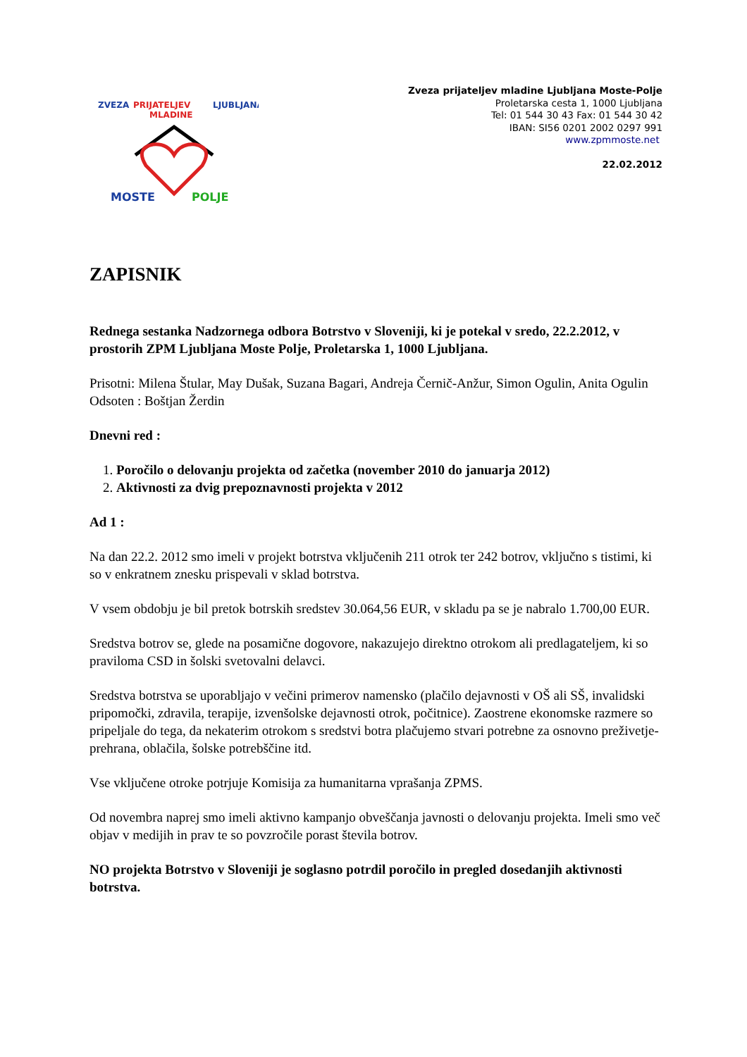ZVEZA
PRIJATELJEV
MLADINE
LJUBLJANA
MOSTE
POLJE
Zveza prijateljev mladine Ljubljana Moste-Polje
Proletarska cesta 1, 1000 Ljubljana
Tel: 01 544 30 43 Fax: 01 544 30 42
IBAN: SI56 0201 2002 0297 991
www.zpmmoste.net
22.02.2012
ZAPISNIK
Rednega sestanka Nadzornega odbora Botrstvo v Sloveniji, ki je potekal v sredo, 22.2.2012, v prostorih ZPM Ljubljana Moste Polje, Proletarska 1, 1000 Ljubljana.
Prisotni: Milena Štular, May Dušak, Suzana Bagari, Andreja Černič-Anžur, Simon Ogulin, Anita Ogulin
Odsoten : Boštjan Žerdin
Dnevni red :
1. Poročilo o delovanju projekta od začetka (november 2010 do januarja 2012)
2. Aktivnosti za dvig prepoznavnosti projekta v 2012
Ad 1 :
Na dan 22.2. 2012 smo imeli v projekt botrstva vključenih 211 otrok ter 242 botrov, vključno s tistimi, ki so v enkratnem znesku prispevali v sklad botrstva.
V vsem obdobju je bil pretok botrskih sredstev 30.064,56 EUR, v skladu pa se je nabralo 1.700,00 EUR.
Sredstva botrov se, glede na posamične dogovore, nakazujejo direktno otrokom ali predlagateljem, ki so praviloma CSD in šolski svetovalni delavci.
Sredstva botrstva se uporabljajo v večini primerov namensko (plačilo dejavnosti v OŠ ali SŠ, invalidski pripomočki, zdravila, terapije, izvenšolske dejavnosti otrok, počitnice). Zaostrene ekonomske razmere so pripeljale do tega, da nekaterim otrokom s sredstvi botra plačujemo stvari potrebne za osnovno preživetje-prehrana, oblačila, šolske potrebščine itd.
Vse vključene otroke potrjuje Komisija za humanitarna vprašanja ZPMS.
Od novembra naprej smo imeli aktivno kampanjo obveščanja javnosti o delovanju projekta. Imeli smo več objav v medijih in prav te so povzročile porast števila botrov.
NO projekta Botrstvo v Sloveniji je soglasno potrdil poročilo in pregled dosedanjih aktivnosti botrstva.